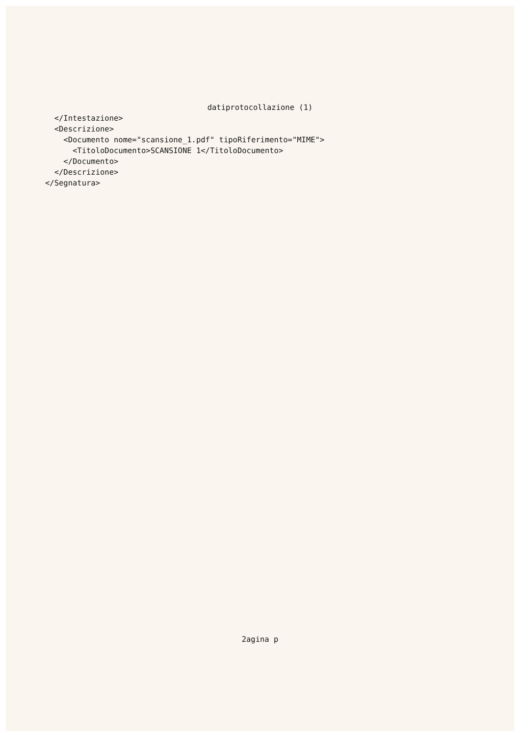datiprotocollazione (1)
  </Intestazione>
  <Descrizione>
    <Documento nome="scansione_1.pdf" tipoRiferimento="MIME">
      <TitoloDocumento>SCANSIONE 1</TitoloDocumento>
    </Documento>
  </Descrizione>
</Segnatura>
2agina p